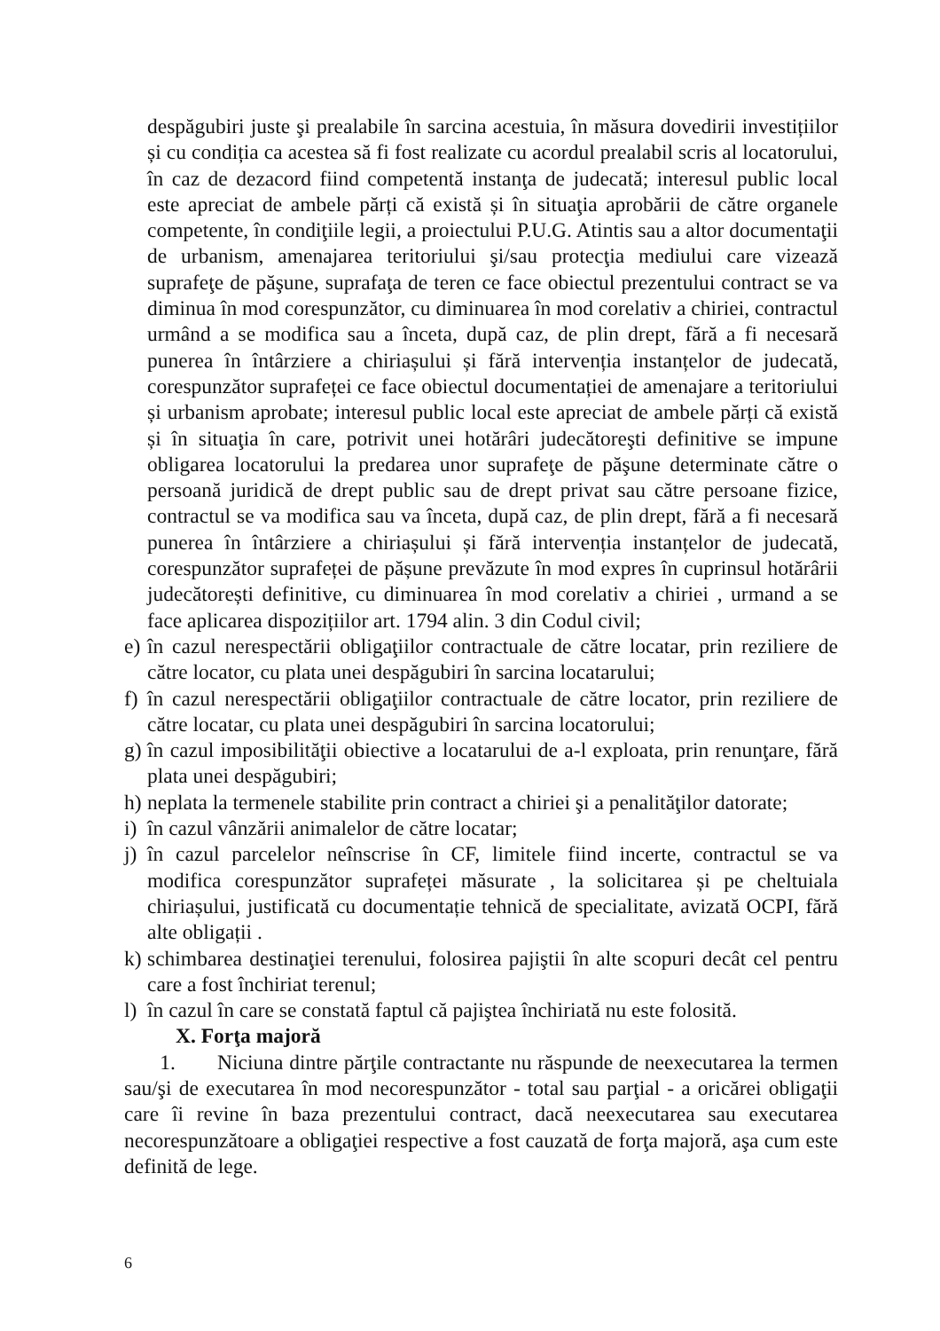despăgubiri juste şi prealabile în sarcina acestuia, în măsura dovedirii investițiilor și cu condiția ca acestea să fi fost realizate cu acordul prealabil scris al locatorului, în caz de dezacord fiind competentă instanţa de judecată; interesul public local este apreciat de ambele părți că există și în situaţia aprobării de către organele competente, în condiţiile legii, a proiectului P.U.G. Atintis sau a altor documentaţii de urbanism, amenajarea teritoriului şi/sau protecţia mediului care vizează suprafeţe de păşune, suprafaţa de teren ce face obiectul prezentului contract se va diminua în mod corespunzător, cu diminuarea în mod corelativ a chiriei, contractul urmând a se modifica sau a înceta, după caz, de plin drept, fără a fi necesară punerea în întârziere a chiriașului și fără intervenția instanțelor de judecată, corespunzător suprafeței ce face obiectul documentației de amenajare a teritoriului și urbanism aprobate; interesul public local este apreciat de ambele părți că există și în situaţia în care, potrivit unei hotărâri judecătoreşti definitive se impune obligarea locatorului la predarea unor suprafeţe de păşune determinate către o persoană juridică de drept public sau de drept privat sau către persoane fizice, contractul se va modifica sau va înceta, după caz, de plin drept, fără a fi necesară punerea în întârziere a chiriașului și fără intervenția instanțelor de judecată, corespunzător suprafeței de pășune prevăzute în mod expres în cuprinsul hotărârii judecătorești definitive, cu diminuarea în mod corelativ a chiriei , urmand a se face aplicarea dispozițiilor art. 1794 alin. 3 din Codul civil;
e) în cazul nerespectării obligaţiilor contractuale de către locatar, prin reziliere de către locator, cu plata unei despăgubiri în sarcina locatarului;
f) în cazul nerespectării obligaţiilor contractuale de către locator, prin reziliere de către locatar, cu plata unei despăgubiri în sarcina locatorului;
g) în cazul imposibilităţii obiective a locatarului de a-l exploata, prin renunţare, fără plata unei despăgubiri;
h) neplata la termenele stabilite prin contract a chiriei şi a penalităţilor datorate;
i) în cazul vânzării animalelor de către locatar;
j) în cazul parcelelor neînscrise în CF, limitele fiind incerte, contractul se va modifica corespunzător suprafeței măsurate , la solicitarea și pe cheltuiala chiriașului, justificată cu documentație tehnică de specialitate, avizată OCPI, fără alte obligații .
k) schimbarea destinaţiei terenului, folosirea pajiştii în alte scopuri decât cel pentru care a fost închiriat terenul;
l) în cazul în care se constată faptul că pajiştea închiriată nu este folosită.
X. Forţa majoră
1. Niciuna dintre părţile contractante nu răspunde de neexecutarea la termen sau/şi de executarea în mod necorespunzător - total sau parţial - a oricărei obligaţii care îi revine în baza prezentului contract, dacă neexecutarea sau executarea necorespunzătoare a obligaţiei respective a fost cauzată de forţa majoră, aşa cum este definită de lege.
6